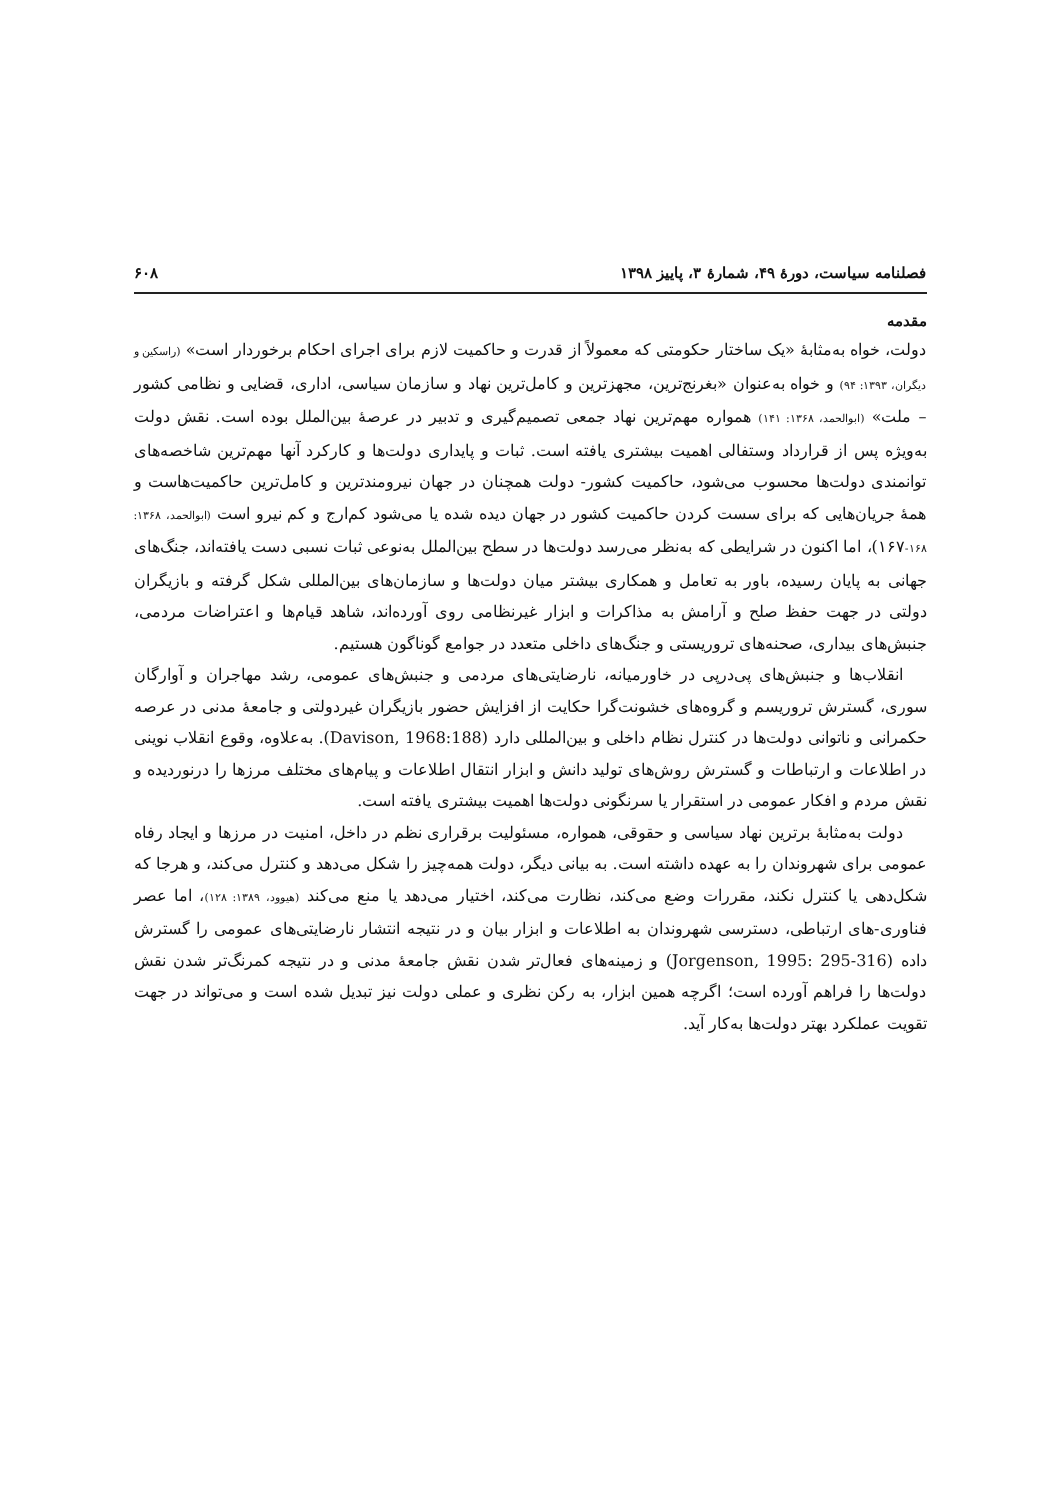فصلنامه سیاست، دورهٔ ۴۹، شمارهٔ ۳، پاییز ۱۳۹۸ ۶۰۸
مقدمه
دولت، خواه به‌مثابهٔ «یک ساختار حکومتی که معمولاً از قدرت و حاکمیت لازم برای اجرای احکام برخوردار است» (راسکین و دیگران، ۱۳۹۳: ۹۴) و خواه به‌عنوان «بغرنج‌ترین، مجهزترین و کامل‌ترین نهاد و سازمان سیاسی، اداری، قضایی و نظامی کشور – ملت» (ابوالحمد، ۱۳۶۸: ۱۴۱) همواره مهم‌ترین نهاد جمعی تصمیم‌گیری و تدبیر در عرصهٔ بین‌الملل بوده است. نقش دولت به‌ویژه پس از قرارداد وستفالی اهمیت بیشتری یافته است. ثبات و پایداری دولت‌ها و کارکرد آنها مهم‌ترین شاخصه‌های توانمندی دولت‌ها محسوب می‌شود، حاکمیت کشور- دولت همچنان در جهان نیرومندترین و کامل‌ترین حاکمیت‌هاست و همهٔ جریان‌هایی که برای سست کردن حاکمیت کشور در جهان دیده شده یا می‌شود کم‌ارج و کم نیرو است (ابوالحمد، ۱۳۶۸: ۱۶۸-۱۶۷)، اما اکنون در شرایطی که به‌نظر می‌رسد دولت‌ها در سطح بین‌الملل به‌نوعی ثبات نسبی دست یافته‌اند، جنگ‌های جهانی به پایان رسیده، باور به تعامل و همکاری بیشتر میان دولت‌ها و سازمان‌های بین‌المللی شکل گرفته و بازیگران دولتی در جهت حفظ صلح و آرامش به مذاکرات و ابزار غیرنظامی روی آورده‌اند، شاهد قیام‌ها و اعتراضات مردمی، جنبش‌های بیداری، صحنه‌های تروریستی و جنگ‌های داخلی متعدد در جوامع گوناگون هستیم.
انقلاب‌ها و جنبش‌های پی‌درپی در خاورمیانه، نارضایتی‌های مردمی و جنبش‌های عمومی، رشد مهاجران و آوارگان سوری، گسترش تروریسم و گروه‌های خشونت‌گرا حکایت از افزایش حضور بازیگران غیردولتی و جامعهٔ مدنی در عرصه حکمرانی و ناتوانی دولت‌ها در کنترل نظام داخلی و بین‌المللی دارد (Davison, 1968:188). به‌علاوه، وقوع انقلاب نوینی در اطلاعات و ارتباطات و گسترش روش‌های تولید دانش و ابزار انتقال اطلاعات و پیام‌های مختلف مرزها را درنوردیده و نقش مردم و افکار عمومی در استقرار یا سرنگونی دولت‌ها اهمیت بیشتری یافته است.
دولت به‌مثابهٔ برترین نهاد سیاسی و حقوقی، همواره، مسئولیت برقراری نظم در داخل، امنیت در مرزها و ایجاد رفاه عمومی برای شهروندان را به عهده داشته است. به بیانی دیگر، دولت همه‌چیز را شکل می‌دهد و کنترل می‌کند، و هرجا که شکل‌دهی یا کنترل نکند، مقررات وضع می‌کند، نظارت می‌کند، اختیار می‌دهد یا منع می‌کند (هیوود، ۱۳۸۹: ۱۲۸)، اما عصر فناوری-های ارتباطی، دسترسی شهروندان به اطلاعات و ابزار بیان و در نتیجه انتشار نارضایتی‌های عمومی را گسترش داده (Jorgenson, 1995: 295-316) و زمینه‌های فعال‌تر شدن نقش جامعهٔ مدنی و در نتیجه کمرنگ‌تر شدن نقش دولت‌ها را فراهم آورده است؛ اگرچه همین ابزار، به رکن نظری و عملی دولت نیز تبدیل شده است و می‌تواند در جهت تقویت عملکرد بهتر دولت‌ها به‌کار آید.